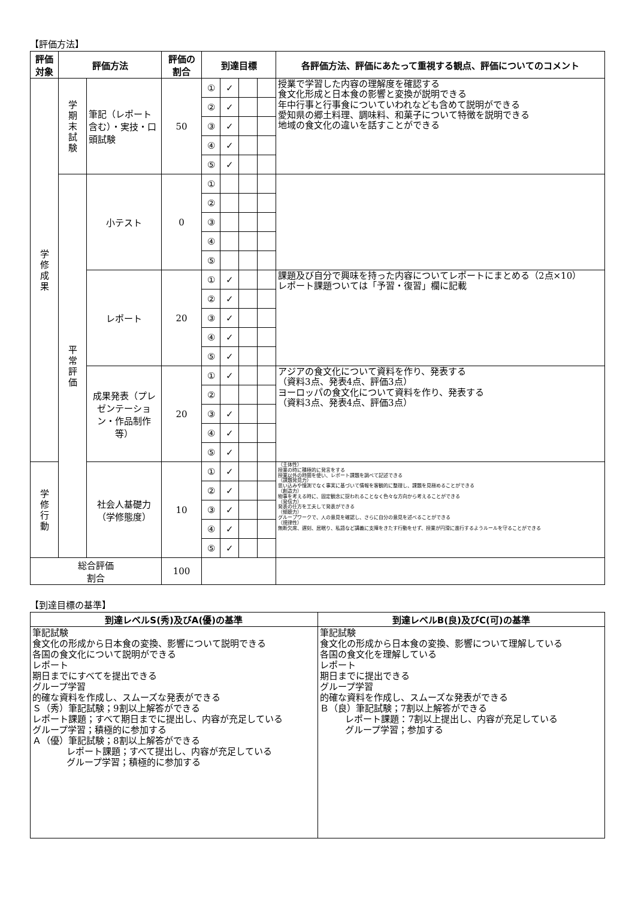【評価方法】
| 評価 対象 | 評価方法 | | 評価の 割合 | 到達目標 | | | | 各評価方法、評価にあたって重視する観点、評価についてのコメント |
| --- | --- | --- | --- | --- | --- | --- | --- | --- |
| 学 修 成 果 | 学 期 末 試 験 | 筆記（レポート含む）・実技・口頭試験 | 50 | ① | ✓ | | | 授業で学習した内容の理解度を確認する 食文化形成と日本食の影響と変換が説明できる 年中行事と行事食についていわれなども含めて説明ができる 愛知県の郷土料理、調味料、和菓子について特徴を説明できる 地域の食文化の違いを話すことができる |
| | | | | ② | ✓ | | | |
| | | | | ③ | ✓ | | | |
| | | | | ④ | ✓ | | | |
| | | | | ⑤ | ✓ | | | |
| | 平 常 評 価 | 小テスト | 0 | ① | | | | |
| | | | | ② | | | | |
| | | | | ③ | | | | |
| | | | | ④ | | | | |
| | | | | ⑤ | | | | |
| | | レポート | 20 | ① | ✓ | | | 課題及び自分で興味を持った内容についてレポートにまとめる（2点×10） レポート課題ついては「予習・復習」欄に記載 |
| | | | | ② | ✓ | | | |
| | | | | ③ | ✓ | | | |
| | | | | ④ | ✓ | | | |
| | | | | ⑤ | ✓ | | | |
| | | 成果発表（プレゼンテーション・作品制作等） | 20 | ① | ✓ | | | アジアの食文化について資料を作り、発表する （資料3点、発表4点、評価3点） ヨーロッパの食文化について資料を作り、発表する （資料3点、発表4点、評価3点） |
| | | | | ② | | | | |
| | | | | ③ | ✓ | | | |
| | | | | ④ | ✓ | | | |
| | | | | ⑤ | ✓ | | | |
| 学 修 行 動 | | 社会人基礎力（学修態度） | 10 | ① | ✓ | | | （主体性） 授業の時に積極的に発言をする 授業以外の時間を使い、レポート課題を調べて記述できる （課題発見力） 思い込みや憶測でなく事実に基づいて情報を客観的に整理し、課題を見極めることができる （創造力） 物事を考える時に、固定観念に捉われることなく色々な方向から考えることができる （発信力） 発表の仕方を工夫して発表ができる （傾聴力） グループワークで、人の意見を確認し、さらに自分の意見を述べることができる （規律性） 無断欠席、遅刻、居眠り、私語など講義に支障をきたす行動をせず、授業が円滑に進行するようルールを守ることができる |
| | | | | ② | ✓ | | | |
| | | | | ③ | ✓ | | | |
| | | | | ④ | ✓ | | | |
| | | | | ⑤ | ✓ | | | |
| 総合評価 割合 | | | 100 | | | | | |
【到達目標の基準】
| 到達レベルS(秀)及びA(優)の基準 | 到達レベルB(良)及びC(可)の基準 |
| --- | --- |
| 筆記試験 食文化の形成から日本食の変換、影響について説明できる 各国の食文化について説明ができる レポート 期日までにすべてを提出できる グループ学習 的確な資料を作成し、スムーズな発表ができる Ｓ（秀）筆記試験；9割以上解答ができる レポート課題；すべて期日までに提出し、内容が充足している グループ学習；積極的に参加する Ａ（優）筆記試験；8割以上解答ができる レポート課題；すべて提出し、内容が充足している グループ学習；積極的に参加する | 筆記試験 食文化の形成から日本食の変換、影響について理解している 各国の食文化を理解している レポート 期日までに提出できる グループ学習 的確な資料を作成し、スムーズな発表ができる Ｂ（良）筆記試験；7割以上解答ができる レポート課題：7割以上提出し、内容が充足している グループ学習；参加する |